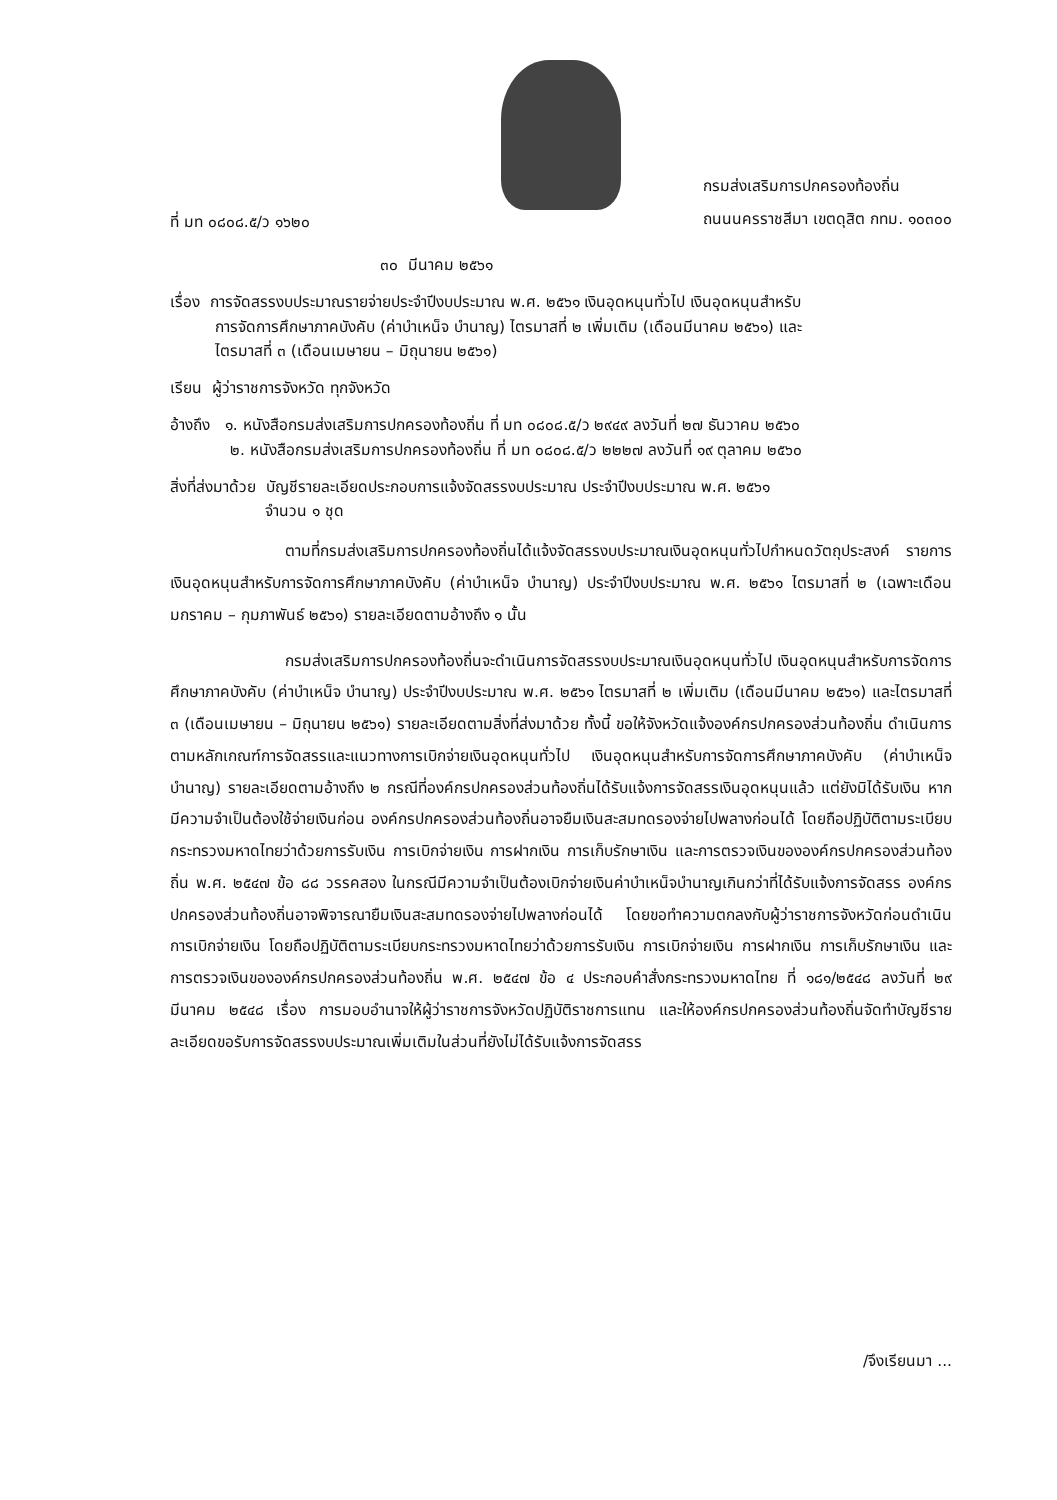ที่ มท ๐๘๐๘.๕/ว ๑๖๒๐
กรมส่งเสริมการปกครองท้องถิ่น
ถนนนครราชสีมา เขตดุสิต กทม. ๑๐๓๐๐
๓๐ มีนาคม ๒๕๖๑
เรื่อง การจัดสรรงบประมาณรายจ่ายประจำปีงบประมาณ พ.ศ. ๒๕๖๑ เงินอุดหนุนทั่วไป เงินอุดหนุนสำหรับ
การจัดการศึกษาภาคบังคับ (ค่าบำเหน็จ บำนาญ) ไตรมาสที่ ๒ เพิ่มเติม (เดือนมีนาคม ๒๕๖๑) และ
ไตรมาสที่ ๓ (เดือนเมษายน – มิถุนายน ๒๕๖๑)
เรียน ผู้ว่าราชการจังหวัด ทุกจังหวัด
อ้างถึง ๑. หนังสือกรมส่งเสริมการปกครองท้องถิ่น ที่ มท ๐๘๐๘.๕/ว ๒๙๔๙ ลงวันที่ ๒๗ ธันวาคม ๒๕๖๐
๒. หนังสือกรมส่งเสริมการปกครองท้องถิ่น ที่ มท ๐๘๐๘.๕/ว ๒๒๒๗ ลงวันที่ ๑๙ ตุลาคม ๒๕๖๐
สิ่งที่ส่งมาด้วย บัญชีรายละเอียดประกอบการแจ้งจัดสรรงบประมาณ ประจำปีงบประมาณ พ.ศ. ๒๕๖๑
จำนวน ๑ ชุด
ตามที่กรมส่งเสริมการปกครองท้องถิ่นได้แจ้งจัดสรรงบประมาณเงินอุดหนุนทั่วไปกำหนดวัตถุประสงค์ รายการเงินอุดหนุนสำหรับการจัดการศึกษาภาคบังคับ (ค่าบำเหน็จ บำนาญ) ประจำปีงบประมาณ พ.ศ. ๒๕๖๑ ไตรมาสที่ ๒ (เฉพาะเดือนมกราคม – กุมภาพันธ์ ๒๕๖๑) รายละเอียดตามอ้างถึง ๑ นั้น
กรมส่งเสริมการปกครองท้องถิ่นจะดำเนินการจัดสรรงบประมาณเงินอุดหนุนทั่วไป เงินอุดหนุนสำหรับการจัดการศึกษาภาคบังคับ (ค่าบำเหน็จ บำนาญ) ประจำปีงบประมาณ พ.ศ. ๒๕๖๑ ไตรมาสที่ ๒ เพิ่มเติม (เดือนมีนาคม ๒๕๖๑) และไตรมาสที่ ๓ (เดือนเมษายน – มิถุนายน ๒๕๖๑) รายละเอียดตามสิ่งที่ส่งมาด้วย ทั้งนี้ ขอให้จังหวัดแจ้งองค์กรปกครองส่วนท้องถิ่น ดำเนินการตามหลักเกณฑ์การจัดสรรและแนวทางการเบิกจ่ายเงินอุดหนุนทั่วไป เงินอุดหนุนสำหรับการจัดการศึกษาภาคบังคับ (ค่าบำเหน็จ บำนาญ) รายละเอียดตามอ้างถึง ๒ กรณีที่องค์กรปกครองส่วนท้องถิ่นได้รับแจ้งการจัดสรรเงินอุดหนุนแล้ว แต่ยังมิได้รับเงิน หากมีความจำเป็นต้องใช้จ่ายเงินก่อน องค์กรปกครองส่วนท้องถิ่นอาจยืมเงินสะสมทดรองจ่ายไปพลางก่อนได้ โดยถือปฏิบัติตามระเบียบกระทรวงมหาดไทยว่าด้วยการรับเงิน การเบิกจ่ายเงิน การฝากเงิน การเก็บรักษาเงิน และการตรวจเงินขององค์กรปกครองส่วนท้องถิ่น พ.ศ. ๒๕๔๗ ข้อ ๘๘ วรรคสอง ในกรณีมีความจำเป็นต้องเบิกจ่ายเงินค่าบำเหน็จบำนาญเกินกว่าที่ได้รับแจ้งการจัดสรร องค์กรปกครองส่วนท้องถิ่นอาจพิจารณายืมเงินสะสมทดรองจ่ายไปพลางก่อนได้ โดยขอทำความตกลงกับผู้ว่าราชการจังหวัดก่อนดำเนินการเบิกจ่ายเงิน โดยถือปฏิบัติตามระเบียบกระทรวงมหาดไทยว่าด้วยการรับเงิน การเบิกจ่ายเงิน การฝากเงิน การเก็บรักษาเงิน และการตรวจเงินขององค์กรปกครองส่วนท้องถิ่น พ.ศ. ๒๕๔๗ ข้อ ๔ ประกอบคำสั่งกระทรวงมหาดไทย ที่ ๑๘๑/๒๕๔๘ ลงวันที่ ๒๙ มีนาคม ๒๕๔๘ เรื่อง การมอบอำนาจให้ผู้ว่าราชการจังหวัดปฏิบัติราชการแทน และให้องค์กรปกครองส่วนท้องถิ่นจัดทำบัญชีรายละเอียดขอรับการจัดสรรงบประมาณเพิ่มเติมในส่วนที่ยังไม่ได้รับแจ้งการจัดสรร
/จึงเรียนมา ...